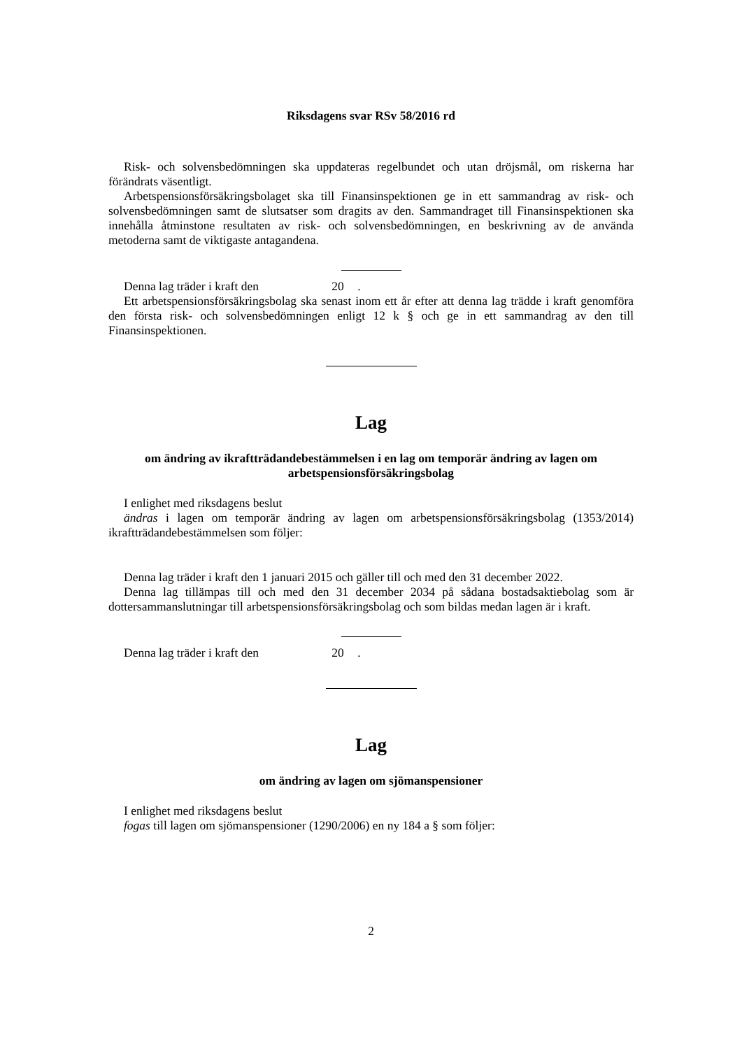Riksdagens svar RSv 58/2016 rd
Risk- och solvensbedömningen ska uppdateras regelbundet och utan dröjsmål, om riskerna har förändrats väsentligt.
Arbetspensionsförsäkringsbolaget ska till Finansinspektionen ge in ett sammandrag av risk- och solvensbedömningen samt de slutsatser som dragits av den. Sammandraget till Finansinspektionen ska innehålla åtminstone resultaten av risk- och solvensbedömningen, en beskrivning av de använda metoderna samt de viktigaste antagandena.
Denna lag träder i kraft den 20 .
Ett arbetspensionsförsäkringsbolag ska senast inom ett år efter att denna lag trädde i kraft genomföra den första risk- och solvensbedömningen enligt 12 k § och ge in ett sammandrag av den till Finansinspektionen.
Lag
om ändring av ikraftträdandebestämmelsen i en lag om temporär ändring av lagen om arbetspensionsförsäkringsbolag
I enlighet med riksdagens beslut
ändras i lagen om temporär ändring av lagen om arbetspensionsförsäkringsbolag (1353/2014) ikraftträdandebestämmelsen som följer:
Denna lag träder i kraft den 1 januari 2015 och gäller till och med den 31 december 2022.
Denna lag tillämpas till och med den 31 december 2034 på sådana bostadsaktiebolag som är dottersammanslutningar till arbetspensionsförsäkringsbolag och som bildas medan lagen är i kraft.
Denna lag träder i kraft den 20 .
Lag
om ändring av lagen om sjömanspensioner
I enlighet med riksdagens beslut
fogas till lagen om sjömanspensioner (1290/2006) en ny 184 a § som följer:
2